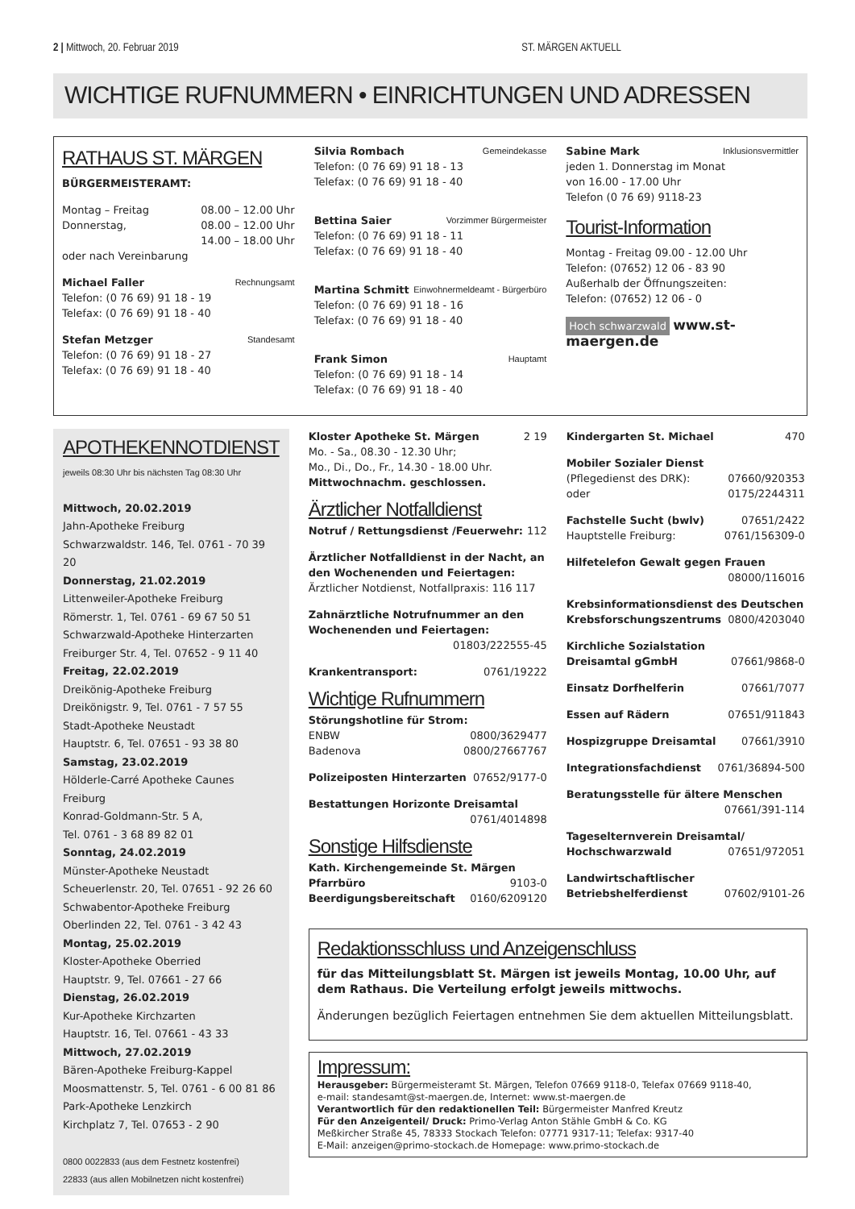2 | Mittwoch, 20. Februar 2019 ST. MÄRGEN AKTUELL
WICHTIGE RUFNUMMERN • EINRICHTUNGEN UND ADRESSEN
RATHAUS ST. MÄRGEN
BÜRGERMEISTERAMT:
Montag – Freitag 08.00 – 12.00 Uhr
Donnerstag, 08.00 – 12.00 Uhr
14.00 – 18.00 Uhr
oder nach Vereinbarung
Michael Faller Rechnungsamt
Telefon: (0 76 69) 91 18 - 19
Telefax: (0 76 69) 91 18 - 40
Stefan Metzger Standesamt
Telefon: (0 76 69) 91 18 - 27
Telefax: (0 76 69) 91 18 - 40
Silvia Rombach Gemeindekasse
Telefon: (0 76 69) 91 18 - 13
Telefax: (0 76 69) 91 18 - 40
Bettina Saier Vorzimmer Bürgermeister
Telefon: (0 76 69) 91 18 - 11
Telefax: (0 76 69) 91 18 - 40
Martina Schmitt Einwohnermeldeamt - Bürgerbüro
Telefon: (0 76 69) 91 18 - 16
Telefax: (0 76 69) 91 18 - 40
Frank Simon Hauptamt
Telefon: (0 76 69) 91 18 - 14
Telefax: (0 76 69) 91 18 - 40
Sabine Mark Inklusionsvermittler
jeden 1. Donnerstag im Monat
von 16.00 - 17.00 Uhr
Telefon (0 76 69) 9118-23
Tourist-Information
Montag - Freitag 09.00 - 12.00 Uhr
Telefon: (07652) 12 06 - 83 90
Außerhalb der Öffnungszeiten:
Telefon: (07652) 12 06 - 0
Hoch schwarzwald www.st-maergen.de
APOTHEKENNOTDIENST
jeweils 08:30 Uhr bis nächsten Tag 08:30 Uhr
Mittwoch, 20.02.2019
Jahn-Apotheke Freiburg
Schwarzwaldstr. 146, Tel. 0761 - 70 39 20
Donnerstag, 21.02.2019
Littenweiler-Apotheke Freiburg
Römerstr. 1, Tel. 0761 - 69 67 50 51
Schwarzwald-Apotheke Hinterzarten
Freiburger Str. 4, Tel. 07652 - 9 11 40
Freitag, 22.02.2019
Dreikönig-Apotheke Freiburg
Dreikönigstr. 9, Tel. 0761 - 7 57 55
Stadt-Apotheke Neustadt
Hauptstr. 6, Tel. 07651 - 93 38 80
Samstag, 23.02.2019
Hölderle-Carré Apotheke Caunes Freiburg
Konrad-Goldmann-Str. 5 A,
Tel. 0761 - 3 68 89 82 01
Sonntag, 24.02.2019
Münster-Apotheke Neustadt
Scheuerlenstr. 20, Tel. 07651 - 92 26 60
Schwabentor-Apotheke Freiburg
Oberlinden 22, Tel. 0761 - 3 42 43
Montag, 25.02.2019
Kloster-Apotheke Oberried
Hauptstr. 9, Tel. 07661 - 27 66
Dienstag, 26.02.2019
Kur-Apotheke Kirchzarten
Hauptstr. 16, Tel. 07661 - 43 33
Mittwoch, 27.02.2019
Bären-Apotheke Freiburg-Kappel
Moosmattenstr. 5, Tel. 0761 - 6 00 81 86
Park-Apotheke Lenzkirch
Kirchplatz 7, Tel. 07653 - 2 90
0800 0022833 (aus dem Festnetz kostenfrei)
22833 (aus allen Mobilnetzen nicht kostenfrei)
Kloster Apotheke St. Märgen 2 19
Mo. - Sa., 08.30 - 12.30 Uhr;
Mo., Di., Do., Fr., 14.30 - 18.00 Uhr.
Mittwochnachm. geschlossen.
Ärztlicher Notfalldienst
Notruf / Rettungsdienst /Feuerwehr: 112
Ärztlicher Notfalldienst in der Nacht, an den Wochenenden und Feiertagen:
Ärztlicher Notdienst, Notfallpraxis: 116 117
Zahnärztliche Notrufnummer an den Wochenenden und Feiertagen:
01803/222555-45
Krankentransport: 0761/19222
Wichtige Rufnummern
Störungshotline für Strom:
ENBW 0800/3629477
Badenova 0800/27667767
Polizeiposten Hinterzarten 07652/9177-0
Bestattungen Horizonte Dreisamtal
0761/4014898
Sonstige Hilfsdienste
Kath. Kirchengemeinde St. Märgen
Pfarrbüro 9103-0
Beerdigungsbereitschaft 0160/6209120
Kindergarten St. Michael 470
Mobiler Sozialer Dienst
(Pflegedienst des DRK): 07660/920353
oder 0175/2244311
Fachstelle Sucht (bwlv) 07651/2422
Hauptstelle Freiburg: 0761/156309-0
Hilfetelefon Gewalt gegen Frauen
08000/116016
Krebsinformationsdienst des Deutschen
Krebsforschungszentrums 0800/4203040
Kirchliche Sozialstation
Dreisamtal gGmbH 07661/9868-0
Einsatz Dorfhelferin 07661/7077
Essen auf Rädern 07651/911843
Hospizgruppe Dreisamtal 07661/3910
Integrationsfachdienst 0761/36894-500
Beratungsstelle für ältere Menschen
07661/391-114
Tageselternverein Dreisamtal/
Hochschwarzwald 07651/972051
Landwirtschaftlischer
Betriebshelferdienst 07602/9101-26
Redaktionsschluss und Anzeigenschluss
für das Mitteilungsblatt St. Märgen ist jeweils Montag, 10.00 Uhr, auf dem Rathaus. Die Verteilung erfolgt jeweils mittwochs.
Änderungen bezüglich Feiertagen entnehmen Sie dem aktuellen Mitteilungsblatt.
Impressum:
Herausgeber: Bürgermeisteramt St. Märgen, Telefon 07669 9118-0, Telefax 07669 9118-40,
e-mail: standesamt@st-maergen.de, Internet: www.st-maergen.de
Verantwortlich für den redaktionellen Teil: Bürgermeister Manfred Kreutz
Für den Anzeigenteil/ Druck: Primo-Verlag Anton Stähle GmbH & Co. KG
Meßkircher Straße 45, 78333 Stockach Telefon: 07771 9317-11; Telefax: 9317-40
E-Mail: anzeigen@primo-stockach.de Homepage: www.primo-stockach.de